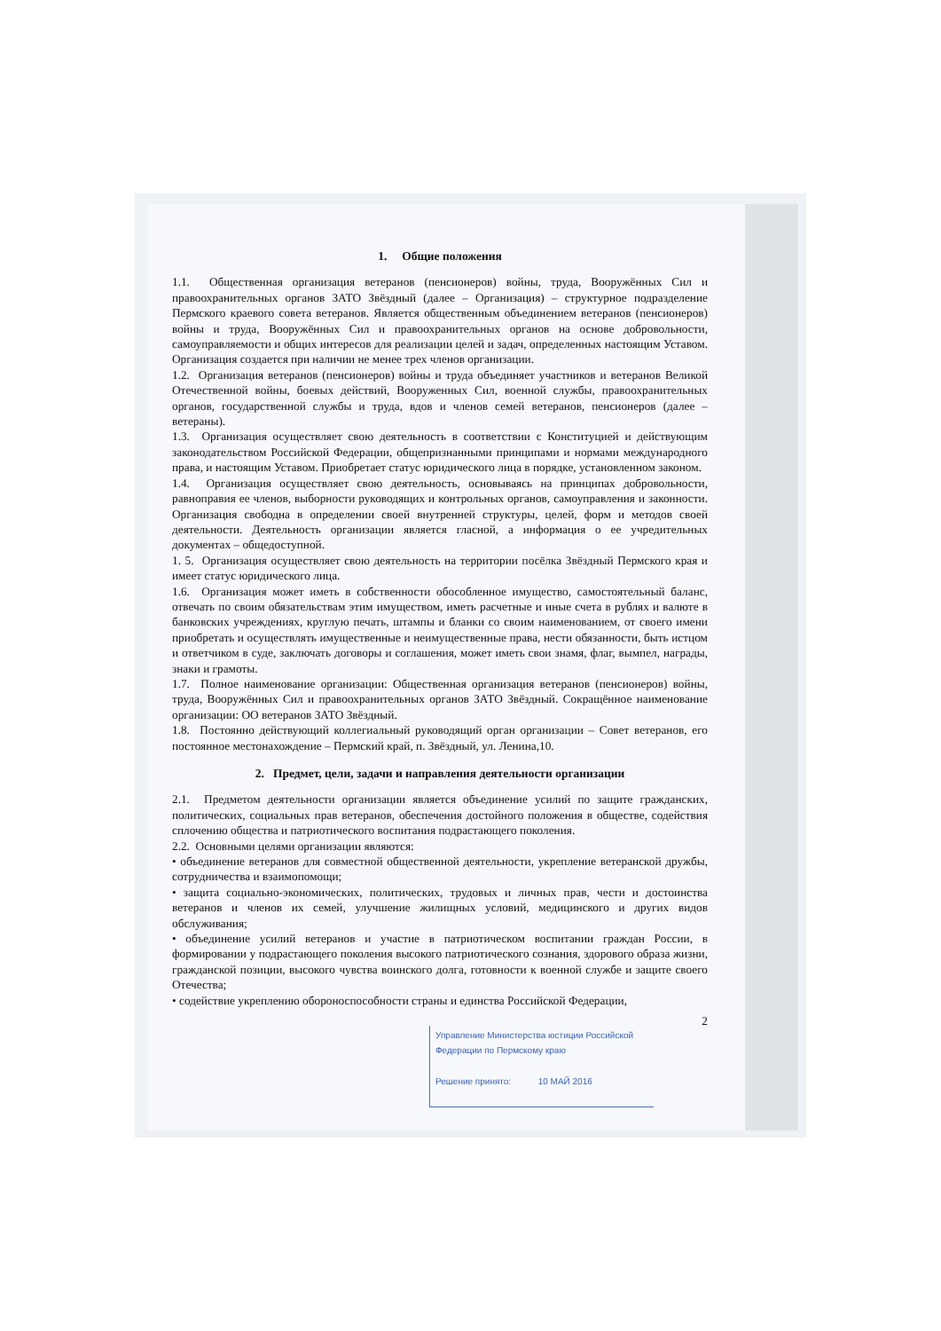1. Общие положения
1.1. Общественная организация ветеранов (пенсионеров) войны, труда, Вооружённых Сил и правоохранительных органов ЗАТО Звёздный (далее – Организация) – структурное подразделение Пермского краевого совета ветеранов. Является общественным объединением ветеранов (пенсионеров) войны и труда, Вооружённых Сил и правоохранительных органов на основе добровольности, самоуправляемости и общих интересов для реализации целей и задач, определенных настоящим Уставом. Организация создается при наличии не менее трех членов организации.
1.2. Организация ветеранов (пенсионеров) войны и труда объединяет участников и ветеранов Великой Отечественной войны, боевых действий, Вооруженных Сил, военной службы, правоохранительных органов, государственной службы и труда, вдов и членов семей ветеранов, пенсионеров (далее – ветераны).
1.3. Организация осуществляет свою деятельность в соответствии с Конституцией и действующим законодательством Российской Федерации, общепризнанными принципами и нормами международного права, и настоящим Уставом. Приобретает статус юридического лица в порядке, установленном законом.
1.4. Организация осуществляет свою деятельность, основываясь на принципах добровольности, равноправия ее членов, выборности руководящих и контрольных органов, самоуправления и законности. Организация свободна в определении своей внутренней структуры, целей, форм и методов своей деятельности. Деятельность организации является гласной, а информация о ее учредительных документах – общедоступной.
1. 5. Организация осуществляет свою деятельность на территории посёлка Звёздный Пермского края и имеет статус юридического лица.
1.6. Организация может иметь в собственности обособленное имущество, самостоятельный баланс, отвечать по своим обязательствам этим имуществом, иметь расчетные и иные счета в рублях и валюте в банковских учреждениях, круглую печать, штампы и бланки со своим наименованием, от своего имени приобретать и осуществлять имущественные и неимущественные права, нести обязанности, быть истцом и ответчиком в суде, заключать договоры и соглашения, может иметь свои знамя, флаг, вымпел, награды, знаки и грамоты.
1.7. Полное наименование организации: Общественная организация ветеранов (пенсионеров) войны, труда, Вооружённых Сил и правоохранительных органов ЗАТО Звёздный. Сокращённое наименование организации: ОО ветеранов ЗАТО Звёздный.
1.8. Постоянно действующий коллегиальный руководящий орган организации – Совет ветеранов, его постоянное местонахождение – Пермский край, п. Звёздный, ул. Ленина,10.
2. Предмет, цели, задачи и направления деятельности организации
2.1. Предметом деятельности организации является объединение усилий по защите гражданских, политических, социальных прав ветеранов, обеспечения достойного положения в обществе, содействия сплочению общества и патриотического воспитания подрастающего поколения.
2.2. Основными целями организации являются:
• объединение ветеранов для совместной общественной деятельности, укрепление ветеранской дружбы, сотрудничества и взаимопомощи;
• защита социально-экономических, политических, трудовых и личных прав, чести и достоинства ветеранов и членов их семей, улучшение жилищных условий, медицинского и других видов обслуживания;
• объединение усилий ветеранов и участие в патриотическом воспитании граждан России, в формировании у подрастающего поколения высокого патриотического сознания, здорового образа жизни, гражданской позиции, высокого чувства воинского долга, готовности к военной службе и защите своего Отечества;
• содействие укреплению обороноспособности страны и единства Российской Федерации,
2
Управление Министерства юстиции Российской
Федерации по Пермскому краю
Решение принято: 10 МАЙ 2016